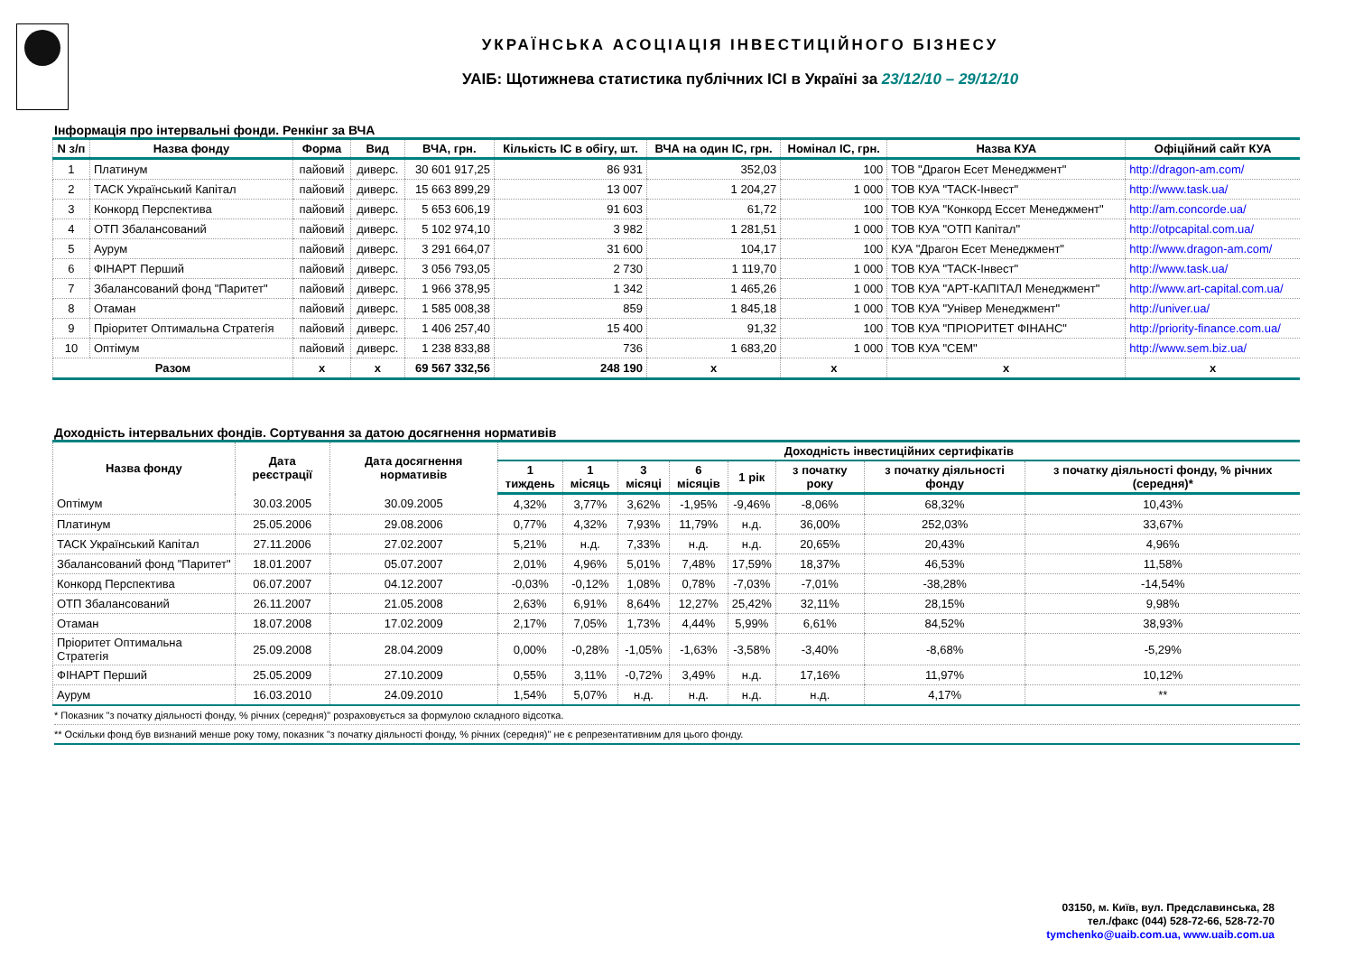УКРАЇНСЬКА АСОЦІАЦІЯ ІНВЕСТИЦІЙНОГО БІЗНЕСУ
УАІБ: Щотижнева статистика публічних ІСІ в Україні за 23/12/10 – 29/12/10
Інформація про інтервальні фонди. Ренкінг за ВЧА
| N з/п | Назва фонду | Форма | Вид | ВЧА, грн. | Кількість ІС в обігу, шт. | ВЧА на один ІС, грн. | Номінал ІС, грн. | Назва КУА | Офіційний сайт КУА |
| --- | --- | --- | --- | --- | --- | --- | --- | --- | --- |
| 1 | Платинум | пайовий | диверс. | 30 601 917,25 | 86 931 | 352,03 | 100 | ТОВ "Драгон Есет Менеджмент" | http://dragon-am.com/ |
| 2 | ТАСК Український Капітал | пайовий | диверс. | 15 663 899,29 | 13 007 | 1 204,27 | 1 000 | ТОВ КУА "ТАСК-Інвест" | http://www.task.ua/ |
| 3 | Конкорд Перспектива | пайовий | диверс. | 5 653 606,19 | 91 603 | 61,72 | 100 | ТОВ КУА "Конкорд Ессет Менеджмент" | http://am.concorde.ua/ |
| 4 | ОТП Збалансований | пайовий | диверс. | 5 102 974,10 | 3 982 | 1 281,51 | 1 000 | ТОВ КУА "ОТП Капітал" | http://otpcapital.com.ua/ |
| 5 | Аурум | пайовий | диверс. | 3 291 664,07 | 31 600 | 104,17 | 100 | КУА "Драгон Есет Менеджмент" | http://www.dragon-am.com/ |
| 6 | ФІНАРТ Перший | пайовий | диверс. | 3 056 793,05 | 2 730 | 1 119,70 | 1 000 | ТОВ КУА "ТАСК-Інвест" | http://www.task.ua/ |
| 7 | Збалансований фонд "Паритет" | пайовий | диверс. | 1 966 378,95 | 1 342 | 1 465,26 | 1 000 | ТОВ КУА "АРТ-КАПІТАЛ Менеджмент" | http://www.art-capital.com.ua/ |
| 8 | Отаман | пайовий | диверс. | 1 585 008,38 | 859 | 1 845,18 | 1 000 | ТОВ КУА "Універ Менеджмент" | http://univer.ua/ |
| 9 | Пріоритет Оптимальна Стратегія | пайовий | диверс. | 1 406 257,40 | 15 400 | 91,32 | 100 | ТОВ КУА "ПРІОРИТЕТ ФІНАНС" | http://priority-finance.com.ua/ |
| 10 | Оптімум | пайовий | диверс. | 1 238 833,88 | 736 | 1 683,20 | 1 000 | ТОВ КУА "СЕМ" | http://www.sem.biz.ua/ |
| Разом | | x | x | 69 567 332,56 | 248 190 | x | x | x | x |
Доходність інтервальних фондів. Сортування за датою досягнення нормативів
| Назва фонду | Дата реєстрації | Дата досягнення нормативів | Доходність інвестиційних сертифікатів | | | | | | | |
| --- | --- | --- | --- | --- | --- | --- | --- | --- | --- | --- |
| | | | 1 тиждень | 1 місяць | 3 місяці | 6 місяців | 1 рік | з початку року | з початку діяльності фонду | з початку діяльності фонду, % річних (середня)* |
| Оптімум | 30.03.2005 | 30.09.2005 | 4,32% | 3,77% | 3,62% | -1,95% | -9,46% | -8,06% | 68,32% | 10,43% |
| Платинум | 25.05.2006 | 29.08.2006 | 0,77% | 4,32% | 7,93% | 11,79% | н.д. | 36,00% | 252,03% | 33,67% |
| ТАСК Український Капітал | 27.11.2006 | 27.02.2007 | 5,21% | н.д. | 7,33% | н.д. | н.д. | 20,65% | 20,43% | 4,96% |
| Збалансований фонд "Паритет" | 18.01.2007 | 05.07.2007 | 2,01% | 4,96% | 5,01% | 7,48% | 17,59% | 18,37% | 46,53% | 11,58% |
| Конкорд Перспектива | 06.07.2007 | 04.12.2007 | -0,03% | -0,12% | 1,08% | 0,78% | -7,03% | -7,01% | -38,28% | -14,54% |
| ОТП Збалансований | 26.11.2007 | 21.05.2008 | 2,63% | 6,91% | 8,64% | 12,27% | 25,42% | 32,11% | 28,15% | 9,98% |
| Отаман | 18.07.2008 | 17.02.2009 | 2,17% | 7,05% | 1,73% | 4,44% | 5,99% | 6,61% | 84,52% | 38,93% |
| Пріоритет Оптимальна Стратегія | 25.09.2008 | 28.04.2009 | 0,00% | -0,28% | -1,05% | -1,63% | -3,58% | -3,40% | -8,68% | -5,29% |
| ФІНАРТ Перший | 25.05.2009 | 27.10.2009 | 0,55% | 3,11% | -0,72% | 3,49% | н.д. | 17,16% | 11,97% | 10,12% |
| Аурум | 16.03.2010 | 24.09.2010 | 1,54% | 5,07% | н.д. | н.д. | н.д. | н.д. | 4,17% | ** |
* Показник "з початку діяльності фонду, % річних (середня)" розраховується за формулою складного відсотка.
** Оскільки фонд був визнаний менше року тому, показник "з початку діяльності фонду, % річних (середня)" не є репрезентативним для цього фонду.
03150, м. Київ, вул. Предславинська, 28
тел./факс (044) 528-72-66, 528-72-70
tymchenko@uaib.com.ua, www.uaib.com.ua